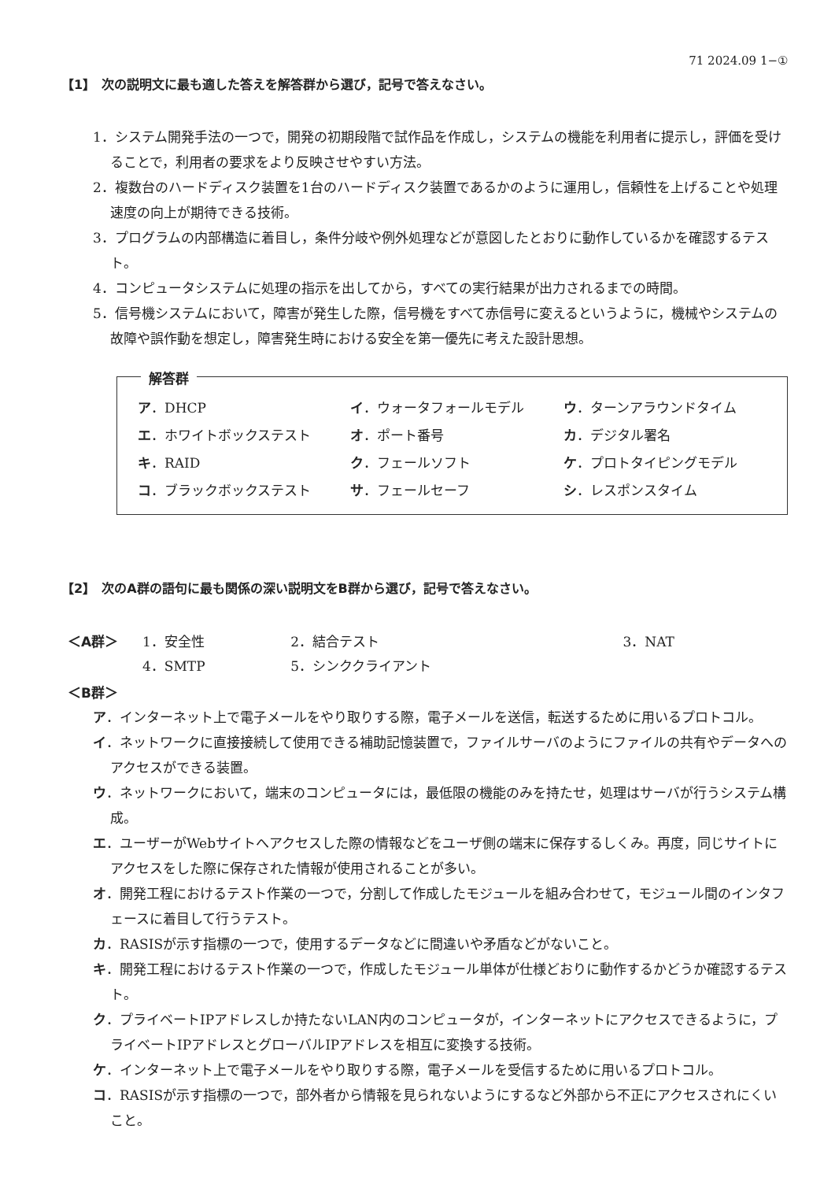71 2024.09 1−①
【1】　次の説明文に最も適した答えを解答群から選び，記号で答えなさい。
1．システム開発手法の一つで，開発の初期段階で試作品を作成し，システムの機能を利用者に提示し，評価を受けることで，利用者の要求をより反映させやすい方法。
2．複数台のハードディスク装置を1台のハードディスク装置であるかのように運用し，信頼性を上げることや処理速度の向上が期待できる技術。
3．プログラムの内部構造に着目し，条件分岐や例外処理などが意図したとおりに動作しているかを確認するテスト。
4．コンピュータシステムに処理の指示を出してから，すべての実行結果が出力されるまでの時間。
5．信号機システムにおいて，障害が発生した際，信号機をすべて赤信号に変えるというように，機械やシステムの故障や誤作動を想定し，障害発生時における安全を第一優先に考えた設計思想。
解答群
| ア ．DHCP | イ ．ウォータフォールモデル | ウ ．ターンアラウンドタイム |
| エ ．ホワイトボックステスト | オ ．ポート番号 | カ ．デジタル署名 |
| キ ．RAID | ク ．フェールソフト | ケ ．プロトタイピングモデル |
| コ ．ブラックボックステスト | サ ．フェールセーフ | シ ．レスポンスタイム |
【2】　次のA群の語句に最も関係の深い説明文をB群から選び，記号で答えなさい。
| ＜A群＞ | 1．安全性 | 2．結合テスト | 3．NAT |
| | 4．SMTP | 5．シンククライアント | |
＜B群＞
ア．インターネット上で電子メールをやり取りする際，電子メールを送信，転送するために用いるプロトコル。
イ．ネットワークに直接接続して使用できる補助記憶装置で，ファイルサーバのようにファイルの共有やデータへのアクセスができる装置。
ウ．ネットワークにおいて，端末のコンピュータには，最低限の機能のみを持たせ，処理はサーバが行うシステム構成。
エ．ユーザーがWebサイトへアクセスした際の情報などをユーザ側の端末に保存するしくみ。再度，同じサイトにアクセスをした際に保存された情報が使用されることが多い。
オ．開発工程におけるテスト作業の一つで，分割して作成したモジュールを組み合わせて，モジュール間のインタフェースに着目して行うテスト。
カ．RASISが示す指標の一つで，使用するデータなどに間違いや矛盾などがないこと。
キ．開発工程におけるテスト作業の一つで，作成したモジュール単体が仕様どおりに動作するかどうか確認するテスト。
ク．プライベートIPアドレスしか持たないLAN内のコンピュータが，インターネットにアクセスできるように，プライベートIPアドレスとグローバルIPアドレスを相互に変換する技術。
ケ．インターネット上で電子メールをやり取りする際，電子メールを受信するために用いるプロトコル。
コ．RASISが示す指標の一つで，部外者から情報を見られないようにするなど外部から不正にアクセスされにくいこと。